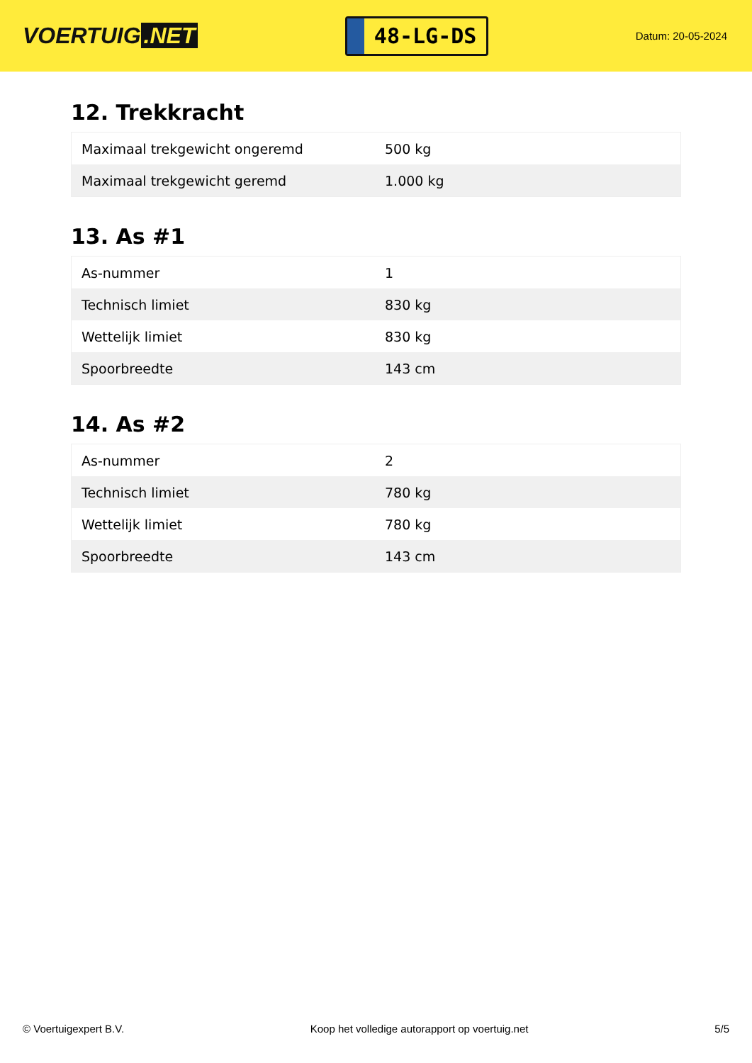VOERTUIG.NET
48-LG-DS
Datum: 20-05-2024
12. Trekkracht
| Maximaal trekgewicht ongeremd | 500 kg |
| Maximaal trekgewicht geremd | 1.000 kg |
13. As #1
| As-nummer | 1 |
| Technisch limiet | 830 kg |
| Wettelijk limiet | 830 kg |
| Spoorbreedte | 143 cm |
14. As #2
| As-nummer | 2 |
| Technisch limiet | 780 kg |
| Wettelijk limiet | 780 kg |
| Spoorbreedte | 143 cm |
© Voertuigexpert B.V. Koop het volledige autorapport op voertuig.net 5/5